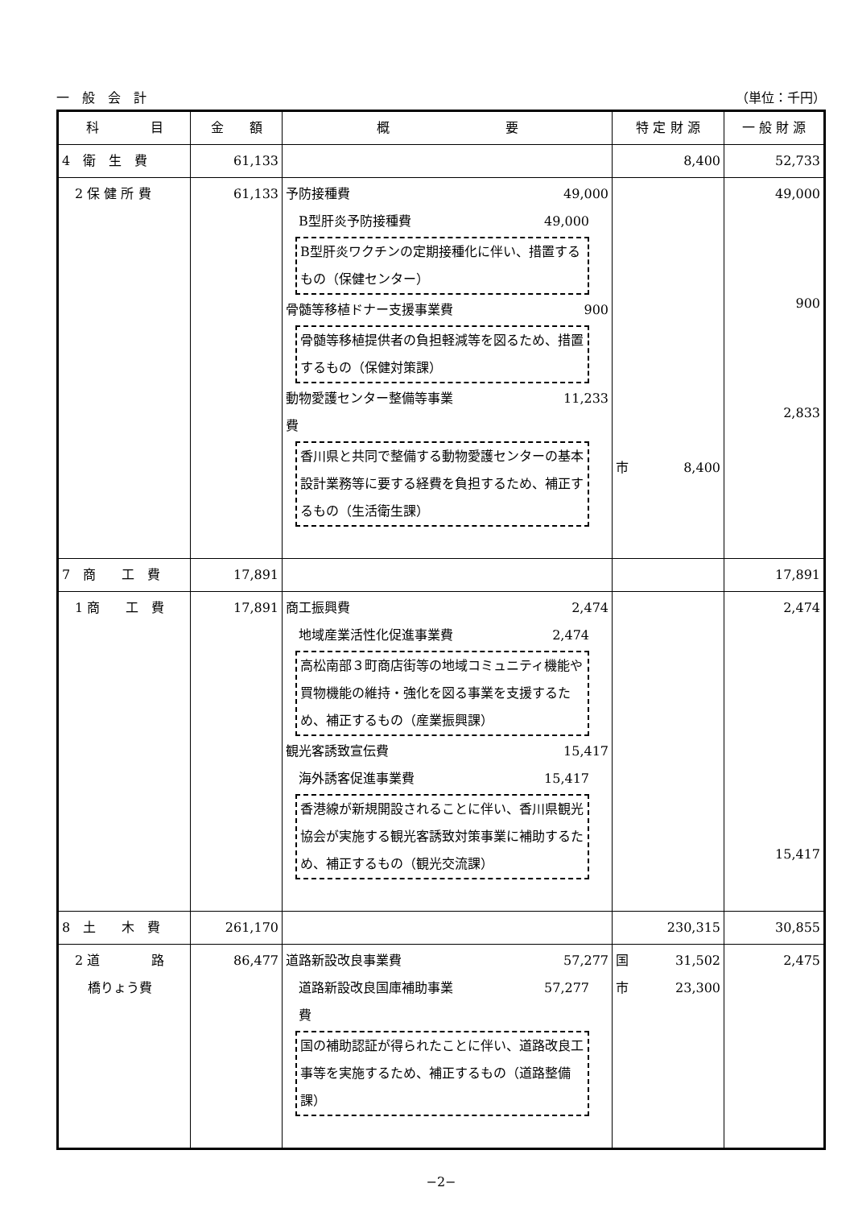一　般　会　計 （単位：千円）
| 科 目 | 金 額 | 概 要 | 特 定 財 源 | 一 般 財 源 |
| --- | --- | --- | --- | --- |
| 4 衛 生 費 | 61,133 | | 8,400 | 52,733 |
| 2 保 健 所 費 | 61,133 | 予防接種費 49,000 B型肝炎予防接種費 49,000 B型肝炎ワクチンの定期接種化に伴い、措置するもの（保健センター） 骨髄等移植ドナー支援事業費 900 骨髄等移植提供者の負担軽減等を図るため、措置するもの（保健対策課） 動物愛護センター整備等事業 11,233 費 香川県と共同で整備する動物愛護センターの基本設計業務等に要する経費を負担するため、補正するもの（生活衛生課） | 市 8,400 | 49,000 900 2,833 |
| 7 商 工 費 | 17,891 | | | 17,891 |
| 1 商 工 費 | 17,891 | 商工振興費 2,474 地域産業活性化促進事業費 2,474 高松南部３町商店街等の地域コミュニティ機能や買物機能の維持・強化を図る事業を支援するため、補正するもの（産業振興課） 観光客誘致宣伝費 15,417 海外誘客促進事業費 15,417 香港線が新規開設されることに伴い、香川県観光協会が実施する観光客誘致対策事業に補助するため、補正するもの（観光交流課） | | 2,474 15,417 |
| 8 土 木 費 | 261,170 | | 230,315 | 30,855 |
| 2 道 路 橋りょう費 | 86,477 | 道路新設改良事業費 57,277 道路新設改良国庫補助事業 57,277 費 国の補助認証が得られたことに伴い、道路改良工事等を実施するため、補正するもの（道路整備課） | 国 31,502 市 23,300 | 2,475 |
−2−